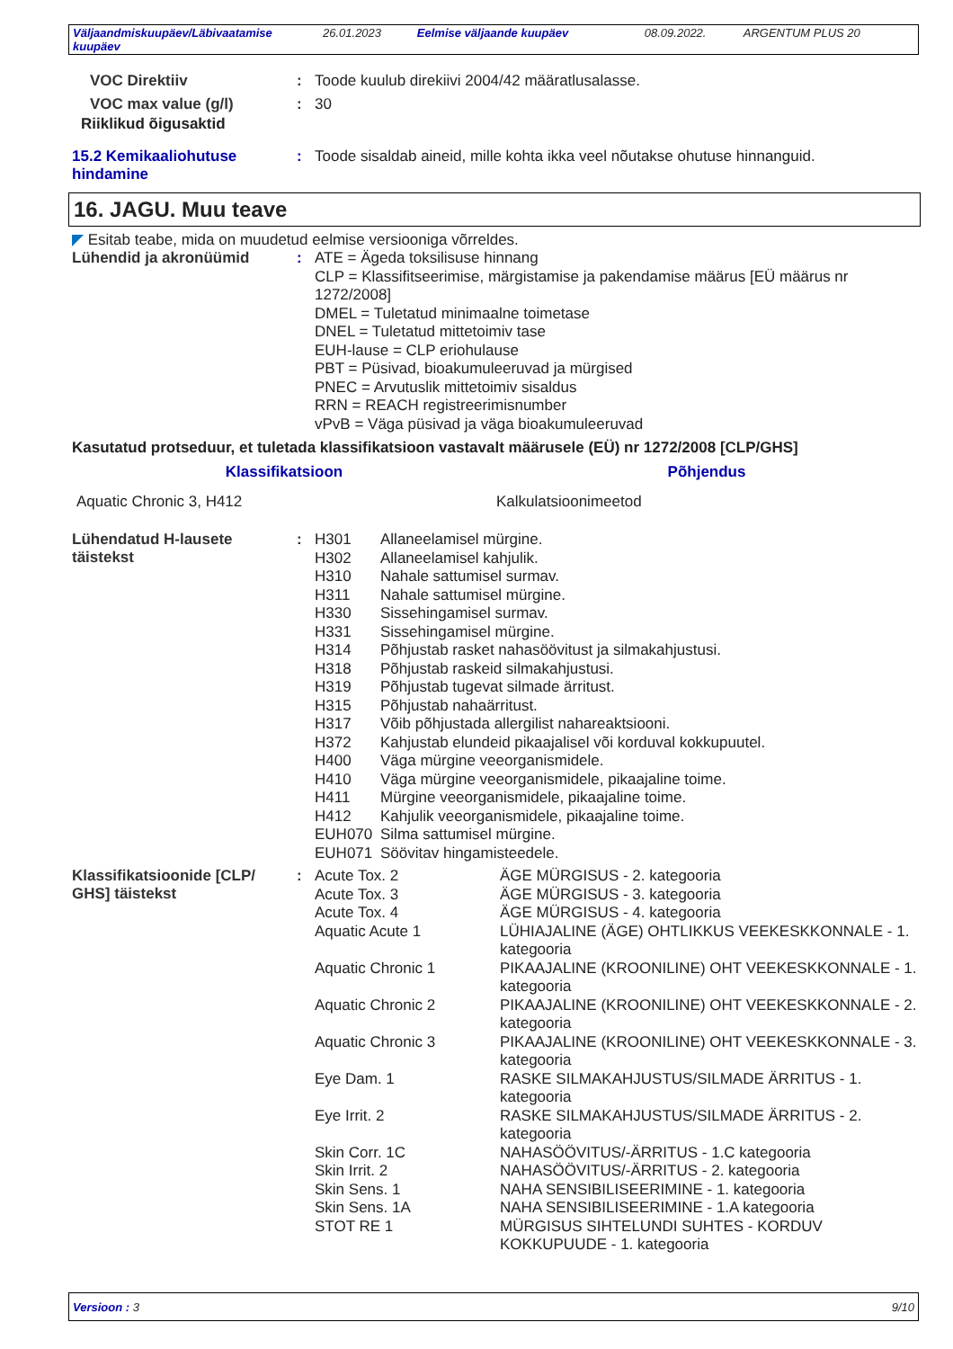| Väljaandmiskuupäev/Läbivaatamise kuupäev | 26.01.2023 | Eelmise väljaande kuupäev | 08.09.2022. | ARGENTUM PLUS 20 |
VOC Direktiiv : Toode kuulub direkiivi 2004/42 määratlusalasse.
VOC max value (g/l) : 30
Riiklikud õigusaktid
15.2 Kemikaaliohutuse hindamine
: Toode sisaldab aineid, mille kohta ikka veel nõutakse ohutuse hinnanguid.
16. JAGU. Muu teave
◤ Esitab teabe, mida on muudetud eelmise versiooniga võrreldes.
Lühendid ja akronüümid : ATE = Ägeda toksilisuse hinnang
CLP = Klassifitseerimise, märgistamise ja pakendamise määrus [EÜ määrus nr 1272/2008]
DMEL = Tuletatud minimaalne toimetase
DNEL = Tuletatud mittetoimiv tase
EUH-lause = CLP eriohulause
PBT = Püsivad, bioakumuleeruvad ja mürgised
PNEC = Arvutuslik mittetoimiv sisaldus
RRN = REACH registreerimisnumber
vPvB = Väga püsivad ja väga bioakumuleeruvad
Kasutatud protseduur, et tuletada klassifikatsioon vastavalt määrusele (EÜ) nr 1272/2008 [CLP/GHS]
| Klassifikatsioon | Põhjendus |
| --- | --- |
| Aquatic Chronic 3, H412 | Kalkulatsioonimeetod |
Lühendatud H-lausete täistekst
:
| H301 | Allaneelamisel mürgine. |
| H302 | Allaneelamisel kahjulik. |
| H310 | Nahale sattumisel surmav. |
| H311 | Nahale sattumisel mürgine. |
| H330 | Sissehingamisel surmav. |
| H331 | Sissehingamisel mürgine. |
| H314 | Põhjustab rasket nahasöövitust ja silmakahjustusi. |
| H318 | Põhjustab raskeid silmakahjustusi. |
| H319 | Põhjustab tugevat silmade ärritust. |
| H315 | Põhjustab nahaärritust. |
| H317 | Võib põhjustada allergilist nahareaktsiooni. |
| H372 | Kahjustab elundeid pikaajalisel või korduval kokkupuutel. |
| H400 | Väga mürgine veeorganismidele. |
| H410 | Väga mürgine veeorganismidele, pikaajaline toime. |
| H411 | Mürgine veeorganismidele, pikaajaline toime. |
| H412 | Kahjulik veeorganismidele, pikaajaline toime. |
| EUH070 | Silma sattumisel mürgine. |
| EUH071 | Söövitav hingamisteedele. |
Klassifikatsioonide [CLP/ GHS] täistekst
:
| Acute Tox. 2 | ÄGE MÜRGISUS - 2. kategooria |
| Acute Tox. 3 | ÄGE MÜRGISUS - 3. kategooria |
| Acute Tox. 4 | ÄGE MÜRGISUS - 4. kategooria |
| Aquatic Acute 1 | LÜHIAJALINE (ÄGE) OHTLIKKUS VEEKESKKONNALE - 1. kategooria |
| Aquatic Chronic 1 | PIKAAJALINE (KROONILINE) OHT VEEKESKKONNALE - 1. kategooria |
| Aquatic Chronic 2 | PIKAAJALINE (KROONILINE) OHT VEEKESKKONNALE - 2. kategooria |
| Aquatic Chronic 3 | PIKAAJALINE (KROONILINE) OHT VEEKESKKONNALE - 3. kategooria |
| Eye Dam. 1 | RASKE SILMAKAHJUSTUS/SILMADE ÄRRITUS - 1. kategooria |
| Eye Irrit. 2 | RASKE SILMAKAHJUSTUS/SILMADE ÄRRITUS - 2. kategooria |
| Skin Corr. 1C | NAHASÖÖVITUS/-ÄRRITUS - 1.C kategooria |
| Skin Irrit. 2 | NAHASÖÖVITUS/-ÄRRITUS - 2. kategooria |
| Skin Sens. 1 | NAHA SENSIBILISEERIMINE - 1. kategooria |
| Skin Sens. 1A | NAHA SENSIBILISEERIMINE - 1.A kategooria |
| STOT RE 1 | MÜRGISUS SIHTELUNDI SUHTES - KORDUV KOKKUPUUDE - 1. kategooria |
Versioon : 3 9/10